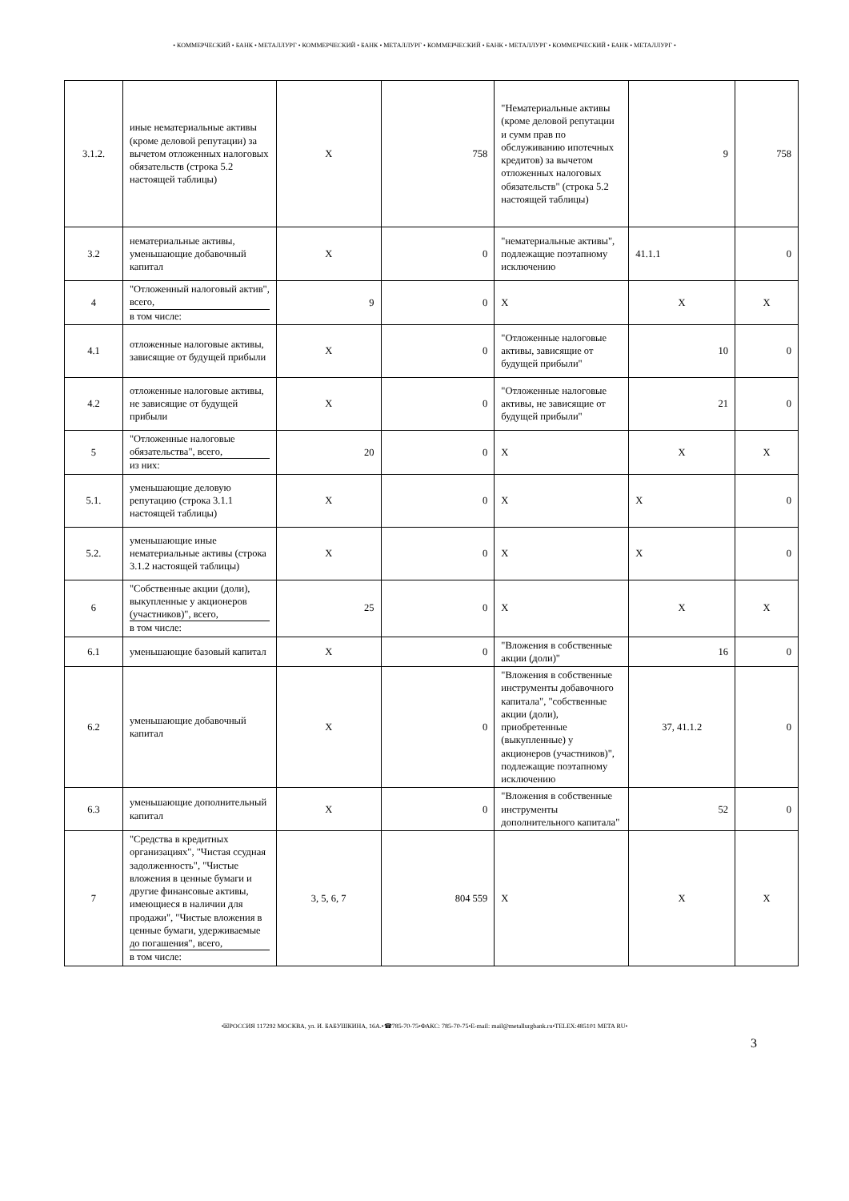• КОММЕРЧЕСКИЙ • БАНК • МЕТАЛЛУРГ • КОММЕРЧЕСКИЙ • БАНК • МЕТАЛЛУРГ • КОММЕРЧЕСКИЙ • БАНК • МЕТАЛЛУРГ • КОММЕРЧЕСКИЙ • БАНК • МЕТАЛЛУРГ •
| 3.1.2. | иные нематериальные активы (кроме деловой репутации) за вычетом отложенных налоговых обязательств (строка 5.2 настоящей таблицы) | X | 758 | "Нематериальные активы (кроме деловой репутации и сумм прав по обслуживанию ипотечных кредитов) за вычетом отложенных налоговых обязательств" (строка 5.2 настоящей таблицы) | 9 | 758 |
| 3.2 | нематериальные активы, уменьшающие добавочный капитал | X | 0 | "нематериальные активы", подлежащие поэтапному исключению | 41.1.1 | 0 |
| 4 | "Отложенный налоговый актив", всего, в том числе: | 9 | 0 | X | X | X |
| 4.1 | отложенные налоговые активы, зависящие от будущей прибыли | X | 0 | "Отложенные налоговые активы, зависящие от будущей прибыли" | 10 | 0 |
| 4.2 | отложенные налоговые активы, не зависящие от будущей прибыли | X | 0 | "Отложенные налоговые активы, не зависящие от будущей прибыли" | 21 | 0 |
| 5 | "Отложенные налоговые обязательства", всего, из них: | 20 | 0 | X | X | X |
| 5.1. | уменьшающие деловую репутацию (строка 3.1.1 настоящей таблицы) | X | 0 | X | X | 0 |
| 5.2. | уменьшающие иные нематериальные активы (строка 3.1.2 настоящей таблицы) | X | 0 | X | X | 0 |
| 6 | "Собственные акции (доли), выкупленные у акционеров (участников)", всего, в том числе: | 25 | 0 | X | X | X |
| 6.1 | уменьшающие базовый капитал | X | 0 | "Вложения в собственные акции (доли)" | 16 | 0 |
| 6.2 | уменьшающие добавочный капитал | X | 0 | "Вложения в собственные инструменты добавочного капитала", "собственные акции (доли), приобретенные (выкупленные) у акционеров (участников)", подлежащие поэтапному исключению | 37, 41.1.2 | 0 |
| 6.3 | уменьшающие дополнительный капитал | X | 0 | "Вложения в собственные инструменты дополнительного капитала" | 52 | 0 |
| 7 | "Средства в кредитных организациях", "Чистая ссудная задолженность", "Чистые вложения в ценные бумаги и другие финансовые активы, имеющиеся в наличии для продажи", "Чистые вложения в ценные бумаги, удерживаемые до погашения", всего, в том числе: | 3, 5, 6, 7 | 804 559 | X | X | X |
•☒РОССИЯ 117292 МОСКВА, ул. И. БАБУШКИНА, 16А.•☎785-70-75•ФАКС: 785-70-75•E-mail: mail@metallurgbank.ru•TELEX:485101 META RU•
3